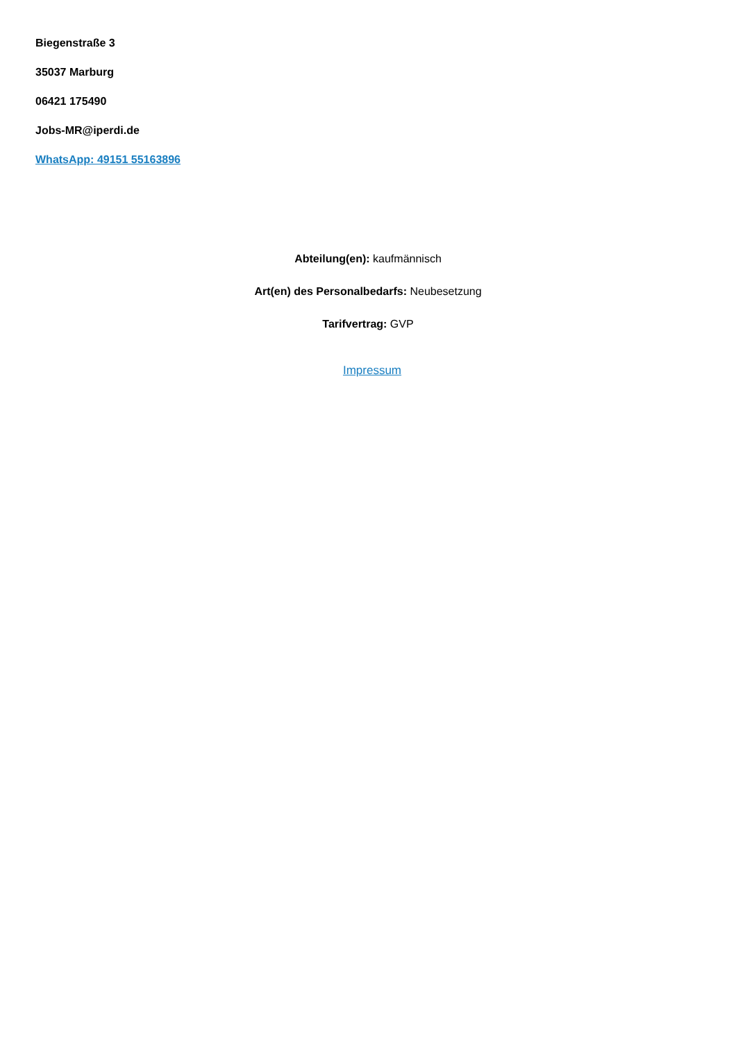Biegenstraße 3
35037 Marburg
06421 175490
Jobs-MR@iperdi.de
WhatsApp: 49151 55163896
Abteilung(en): kaufmännisch
Art(en) des Personalbedarfs: Neubesetzung
Tarifvertrag: GVP
Impressum